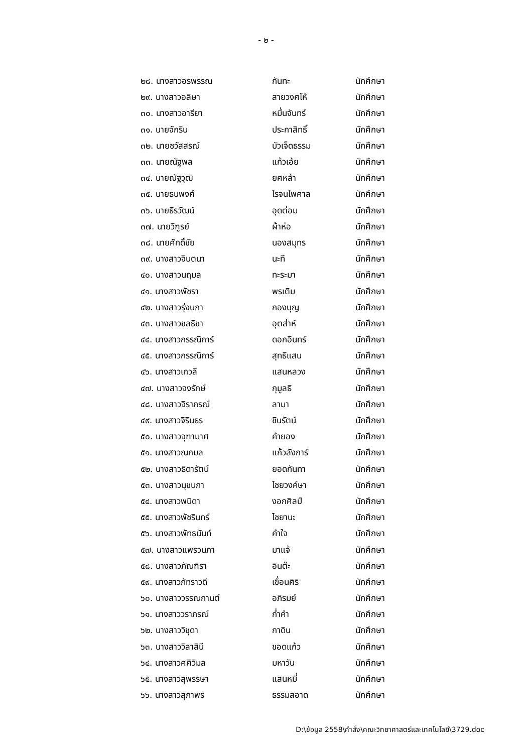- ๒ -
| ๒๘. นางสาวอรพรรณ | กันทะ | นักศึกษา |
| ๒๙. นางสาวอลิษา | สายวงศโห้ | นักศึกษา |
| ๓๐. นางสาวอารียา | หมื่นจันทร์ | นักศึกษา |
| ๓๑. นายจักริน | ประกาสิทธิ์ | นักศึกษา |
| ๓๒. นายชวัสสรณ์ | บัวเจ็ดธรรม | นักศึกษา |
| ๓๓. นายณัฐพล | แก้วเอ้ย | นักศึกษา |
| ๓๔. นายณัฐวุฒิ | ยศหล้า | นักศึกษา |
| ๓๕. นายธนพงศ์ | โรจนไพศาล | นักศึกษา |
| ๓๖. นายธีรวัฒน์ | อุดต่อม | นักศึกษา |
| ๓๗. นายวิฑูรย์ | ผ้าห่อ | นักศึกษา |
| ๓๘. นายศักดิ์ชัย | นองสมุทร | นักศึกษา |
| ๓๙. นางสาวจินตนา | นะที | นักศึกษา |
| ๔๐. นางสาวนฤมล | ทะระมา | นักศึกษา |
| ๔๑. นางสาวพัชรา | พรเติม | นักศึกษา |
| ๔๒. นางสาวรุ่งนภา | กองบุญ | นักศึกษา |
| ๔๓. นางสาวชลธิชา | อุตส่าห์ | นักศึกษา |
| ๔๔. นางสาวกรรณิการ์ | ดอกอินทร์ | นักศึกษา |
| ๔๕. นางสาวกรรณิการ์ | สุทธิแสน | นักศึกษา |
| ๔๖. นางสาวเกวลี | แสนหลวง | นักศึกษา |
| ๔๗. นางสาวจงรักษ์ | กุมูลธิ | นักศึกษา |
| ๔๘. นางสาวจิราภรณ์ | ลามา | นักศึกษา |
| ๔๙. นางสาวจิรินธร | ชินรัตน์ | นักศึกษา |
| ๕๐. นางสาวจุฑามาศ | คำยอง | นักศึกษา |
| ๕๑. นางสาวณกมล | แก้วลังการ์ | นักศึกษา |
| ๕๒. นางสาวธิดารัตน์ | ยอดกันทา | นักศึกษา |
| ๕๓. นางสาวนุชนภา | ไชยวงค์ษา | นักศึกษา |
| ๕๔. นางสาวพนิดา | งอกศิลป์ | นักศึกษา |
| ๕๕. นางสาวพัชรินทร์ | ไชยานะ | นักศึกษา |
| ๕๖. นางสาวพัทธนันท์ | คำใจ | นักศึกษา |
| ๕๗. นางสาวแพรวนภา | มาแจ้ | นักศึกษา |
| ๕๘. นางสาวภัณฑิรา | อินต๊ะ | นักศึกษา |
| ๕๙. นางสาวภัทราวดี | เขื่อนศิริ | นักศึกษา |
| ๖๐. นางสาววรรณกานต์ | อภิรมย์ | นักศึกษา |
| ๖๑. นางสาววราภรณ์ | ก่ำคำ | นักศึกษา |
| ๖๒. นางสาววิชุดา | กาดิน | นักศึกษา |
| ๖๓. นางสาววิลาสินี | ขอดแก้ว | นักศึกษา |
| ๖๔. นางสาวศศิวิมล | มหาวัน | นักศึกษา |
| ๖๕. นางสาวสุพรรษา | แสนหมี่ | นักศึกษา |
| ๖๖. นางสาวสุภาพร | ธรรมสอาด | นักศึกษา |
D:\ข้อมูล 2558\คำสั่ง\คณะวิทยาศาสตร์และเทคโนโลยี\3729.doc